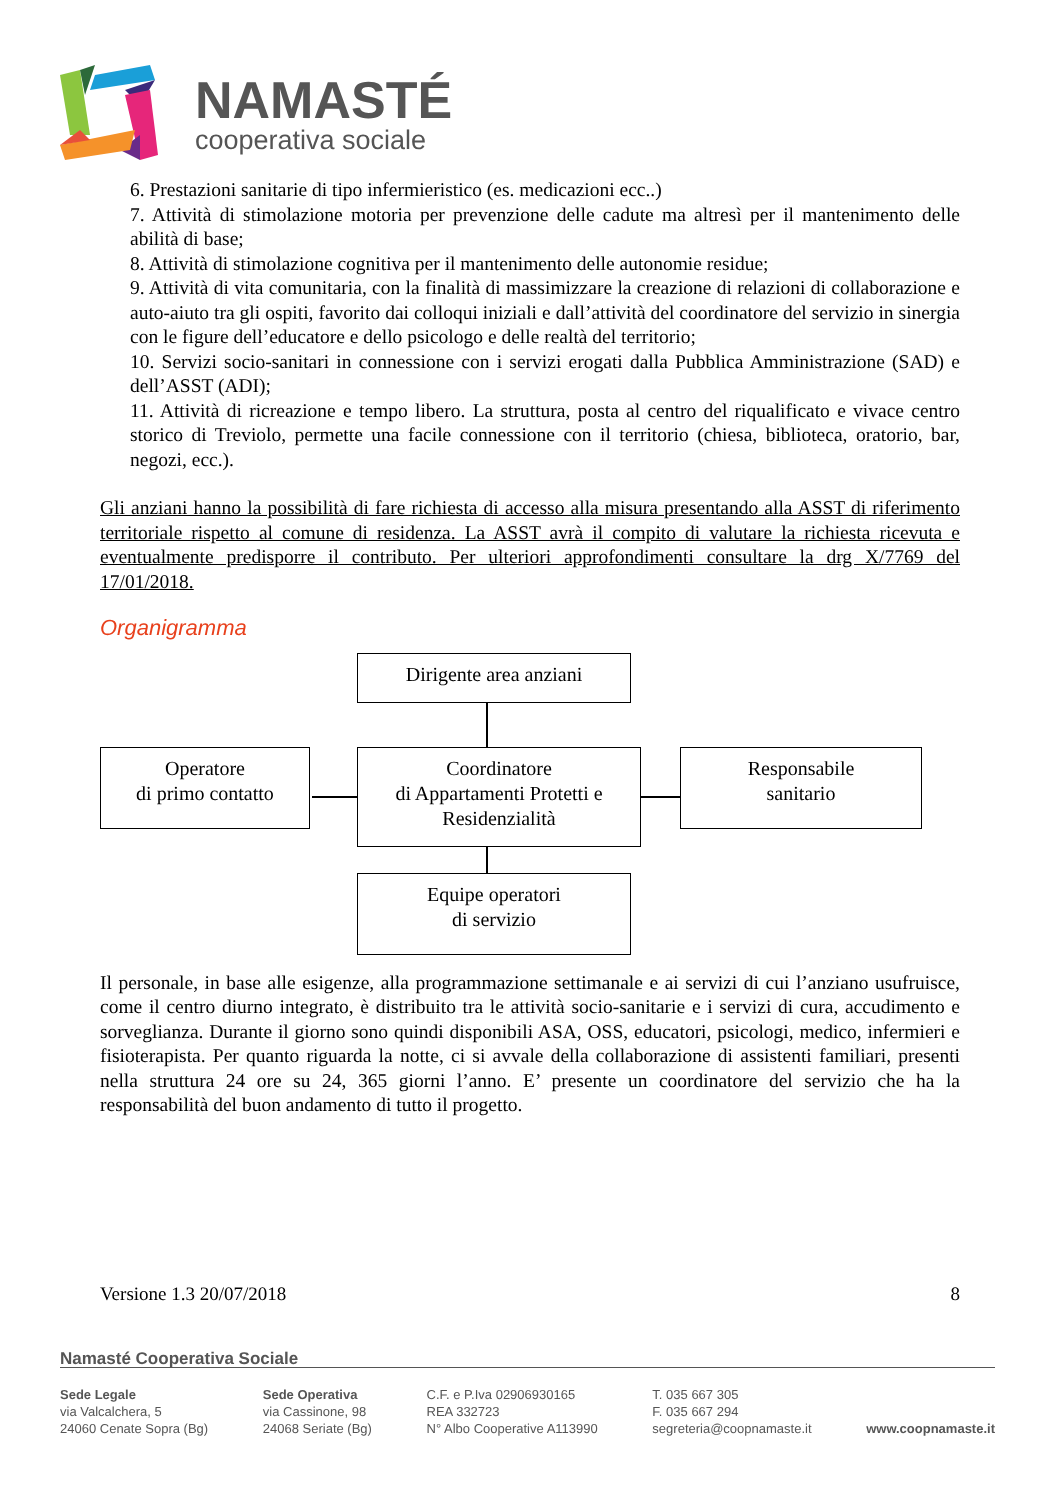NAMASTÉ
cooperativa sociale
6. Prestazioni sanitarie di tipo infermieristico (es. medicazioni ecc..)
7. Attività di stimolazione motoria per prevenzione delle cadute ma altresì per il mantenimento delle abilità di base;
8. Attività di stimolazione cognitiva per il mantenimento delle autonomie residue;
9. Attività di vita comunitaria, con la finalità di massimizzare la creazione di relazioni di collaborazione e auto-aiuto tra gli ospiti, favorito dai colloqui iniziali e dall’attività del coordinatore del servizio in sinergia con le figure dell’educatore e dello psicologo e delle realtà del territorio;
10. Servizi socio-sanitari in connessione con i servizi erogati dalla Pubblica Amministrazione (SAD) e dell’ASST (ADI);
11. Attività di ricreazione e tempo libero. La struttura, posta al centro del riqualificato e vivace centro storico di Treviolo, permette una facile connessione con il territorio (chiesa, biblioteca, oratorio, bar, negozi, ecc.).
Gli anziani hanno la possibilità di fare richiesta di accesso alla misura presentando alla ASST di riferimento territoriale rispetto al comune di residenza. La ASST avrà il compito di valutare la richiesta ricevuta e eventualmente predisporre il contributo. Per ulteriori approfondimenti consultare la drg X/7769 del 17/01/2018.
Organigramma
Dirigente area anziani
Operatore
di primo contatto
Coordinatore
di Appartamenti Protetti e Residenzialità
Responsabile
sanitario
Equipe operatori
di servizio
Il personale, in base alle esigenze, alla programmazione settimanale e ai servizi di cui l’anziano usufruisce, come il centro diurno integrato, è distribuito tra le attività socio-sanitarie e i servizi di cura, accudimento e sorveglianza. Durante il giorno sono quindi disponibili ASA, OSS, educatori, psicologi, medico, infermieri e fisioterapista. Per quanto riguarda la notte, ci si avvale della collaborazione di assistenti familiari, presenti nella struttura 24 ore su 24, 365 giorni l’anno. E’ presente un coordinatore del servizio che ha la responsabilità del buon andamento di tutto il progetto.
Versione 1.3 20/07/2018 8
Namasté Cooperativa Sociale
Sede Legale
via Valcalchera, 5
24060 Cenate Sopra (Bg)
Sede Operativa
via Cassinone, 98
24068 Seriate (Bg)
C.F. e P.Iva 02906930165
REA 332723
N° Albo Cooperative A113990
T. 035 667 305
F. 035 667 294
segreteria@coopnamaste.it
www.coopnamaste.it